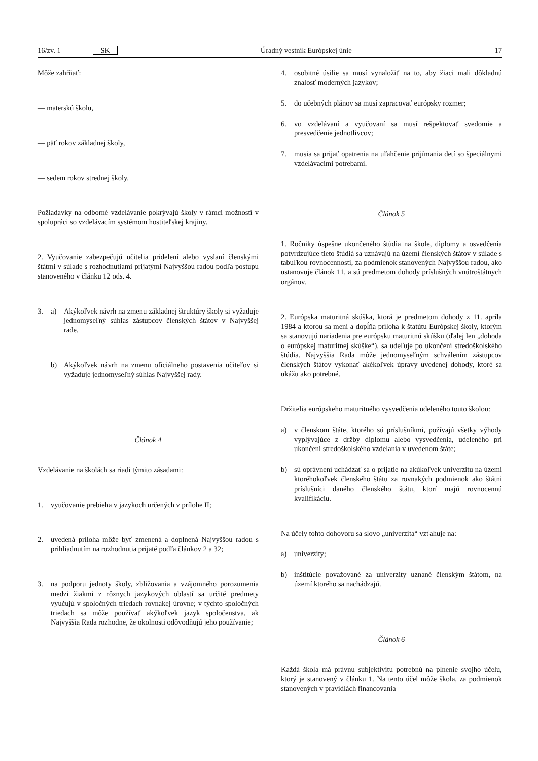16/zv. 1 SK Úradný vestník Európskej únie 17
Môže zahŕňať:
— materskú školu,
— päť rokov základnej školy,
— sedem rokov strednej školy.
Požiadavky na odborné vzdelávanie pokrývajú školy v rámci možností v spolupráci so vzdelávacím systémom hostiteľskej krajiny.
2. Vyučovanie zabezpečujú učitelia pridelení alebo vyslaní členskými štátmi v súlade s rozhodnutiami prijatými Najvyššou radou podľa postupu stanoveného v článku 12 ods. 4.
3. a) Akýkoľvek návrh na zmenu základnej štruktúry školy si vyžaduje jednomyseľný súhlas zástupcov členských štátov v Najvyššej rade.
b) Akýkoľvek návrh na zmenu oficiálneho postavenia učiteľov si vyžaduje jednomyseľný súhlas Najvyššej rady.
Článok 4
Vzdelávanie na školách sa riadi týmito zásadami:
1. vyučovanie prebieha v jazykoch určených v prílohe II;
2. uvedená príloha môže byť zmenená a doplnená Najvyššou radou s prihliadnutím na rozhodnutia prijaté podľa článkov 2 a 32;
3. na podporu jednoty školy, zbližovania a vzájomného porozumenia medzi žiakmi z rôznych jazykových oblastí sa určité predmety vyučujú v spoločných triedach rovnakej úrovne; v týchto spoločných triedach sa môže používať akýkoľvek jazyk spoločenstva, ak Najvyššia Rada rozhodne, že okolnosti odôvodňujú jeho používanie;
4. osobitné úsilie sa musí vynaložiť na to, aby žiaci mali dôkladnú znalosť moderných jazykov;
5. do učebných plánov sa musí zapracovať európsky rozmer;
6. vo vzdelávaní a vyučovaní sa musí rešpektovať svedomie a presvedčenie jednotlivcov;
7. musia sa prijať opatrenia na uľahčenie prijímania detí so špeciálnymi vzdelávacími potrebami.
Článok 5
1. Ročníky úspešne ukončeného štúdia na škole, diplomy a osvedčenia potvrdzujúce tieto štúdiá sa uznávajú na území členských štátov v súlade s tabuľkou rovnocennosti, za podmienok stanovených Najvyššou radou, ako ustanovuje článok 11, a sú predmetom dohody príslušných vnútroštátnych orgánov.
2. Európska maturitná skúška, ktorá je predmetom dohody z 11. apríla 1984 a ktorou sa mení a dopĺňa príloha k štatútu Európskej školy, ktorým sa stanovujú nariadenia pre európsku maturitnú skúšku (ďalej len „dohoda o európskej maturitnej skúške“), sa udeľuje po ukončení stredoškolského štúdia. Najvyššia Rada môže jednomyseľným schválením zástupcov členských štátov vykonať akékoľvek úpravy uvedenej dohody, ktoré sa ukážu ako potrebné.
Držitelia európskeho maturitného vysvedčenia udeleného touto školou:
a) v členskom štáte, ktorého sú príslušníkmi, požívajú všetky výhody vyplývajúce z držby diplomu alebo vysvedčenia, udeleného pri ukončení stredoškolského vzdelania v uvedenom štáte;
b) sú oprávnení uchádzať sa o prijatie na akúkoľvek univerzitu na území ktoréhokoľvek členského štátu za rovnakých podmienok ako štátni príslušníci daného členského štátu, ktorí majú rovnocennú kvalifikáciu.
Na účely tohto dohovoru sa slovo „univerzita“ vzťahuje na:
a) univerzity;
b) inštitúcie považované za univerzity uznané členským štátom, na území ktorého sa nachádzajú.
Článok 6
Každá škola má právnu subjektivitu potrebnú na plnenie svojho účelu, ktorý je stanovený v článku 1. Na tento účel môže škola, za podmienok stanovených v pravidlách financovania